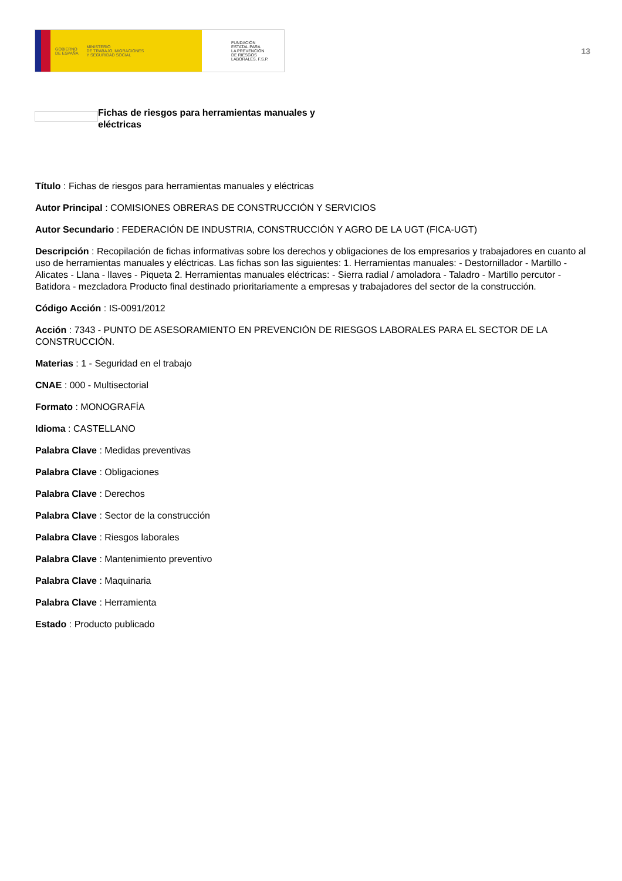GOBIERNO
DE ESPAÑA MINISTERIO
DE TRABAJO, MIGRACIONES
Y SEGURIDAD SOCIAL
FUNDACIÓN
ESTATAL PARA
LA PREVENCIÓN
DE RIESGOS
LABORALES, F.S.P.
13
Fichas de riesgos para herramientas manuales y eléctricas
Título : Fichas de riesgos para herramientas manuales y eléctricas
Autor Principal : COMISIONES OBRERAS DE CONSTRUCCIÓN Y SERVICIOS
Autor Secundario : FEDERACIÓN DE INDUSTRIA, CONSTRUCCIÓN Y AGRO DE LA UGT (FICA-UGT)
Descripción : Recopilación de fichas informativas sobre los derechos y obligaciones de los empresarios y trabajadores en cuanto al uso de herramientas manuales y eléctricas. Las fichas son las siguientes: 1. Herramientas manuales: - Destornillador - Martillo - Alicates - Llana - llaves - Piqueta 2. Herramientas manuales eléctricas: - Sierra radial / amoladora - Taladro - Martillo percutor - Batidora - mezcladora Producto final destinado prioritariamente a empresas y trabajadores del sector de la construcción.
Código Acción : IS-0091/2012
Acción : 7343 - PUNTO DE ASESORAMIENTO EN PREVENCIÓN DE RIESGOS LABORALES PARA EL SECTOR DE LA CONSTRUCCIÓN.
Materias : 1 - Seguridad en el trabajo
CNAE : 000 - Multisectorial
Formato : MONOGRAFÍA
Idioma : CASTELLANO
Palabra Clave : Medidas preventivas
Palabra Clave : Obligaciones
Palabra Clave : Derechos
Palabra Clave : Sector de la construcción
Palabra Clave : Riesgos laborales
Palabra Clave : Mantenimiento preventivo
Palabra Clave : Maquinaria
Palabra Clave : Herramienta
Estado : Producto publicado